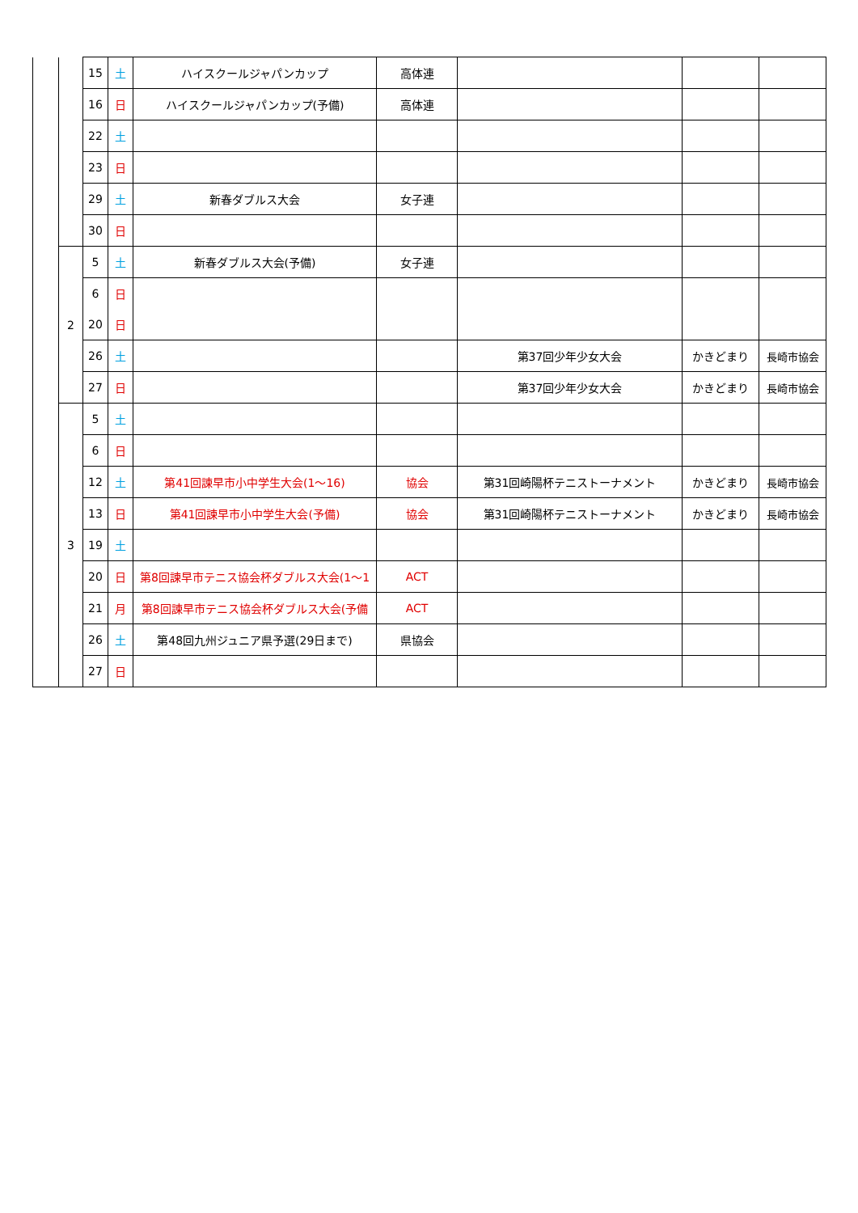| | | 15 | 土 | ハイスクールジャパンカップ | 高体連 | | | |
| | | 16 | 日 | ハイスクールジャパンカップ(予備) | 高体連 | | | |
| | | 22 | 土 | | | | | |
| | | 23 | 日 | | | | | |
| | | 29 | 土 | 新春ダブルス大会 | 女子連 | | | |
| | | 30 | 日 | | | | | |
| | 2 | 5 | 土 | 新春ダブルス大会(予備) | 女子連 | | | |
| | | 6 | 日 | | | | | |
| | | 20 | 日 | | | | | |
| | | 26 | 土 | | | 第37回少年少女大会 | かきどまり | 長崎市協会 |
| | | 27 | 日 | | | 第37回少年少女大会 | かきどまり | 長崎市協会 |
| | 3 | 5 | 土 | | | | | |
| | | 6 | 日 | | | | | |
| | | 12 | 土 | 第41回諫早市小中学生大会(1～16) | 協会 | 第31回崎陽杯テニストーナメント | かきどまり | 長崎市協会 |
| | | 13 | 日 | 第41回諫早市小中学生大会(予備) | 協会 | 第31回崎陽杯テニストーナメント | かきどまり | 長崎市協会 |
| | | 19 | 土 | | | | | |
| | | 20 | 日 | 第8回諫早市テニス協会杯ダブルス大会(1～1 | ACT | | | |
| | | 21 | 月 | 第8回諫早市テニス協会杯ダブルス大会(予備 | ACT | | | |
| | | 26 | 土 | 第48回九州ジュニア県予選(29日まで) | 県協会 | | | |
| | | 27 | 日 | | | | | |